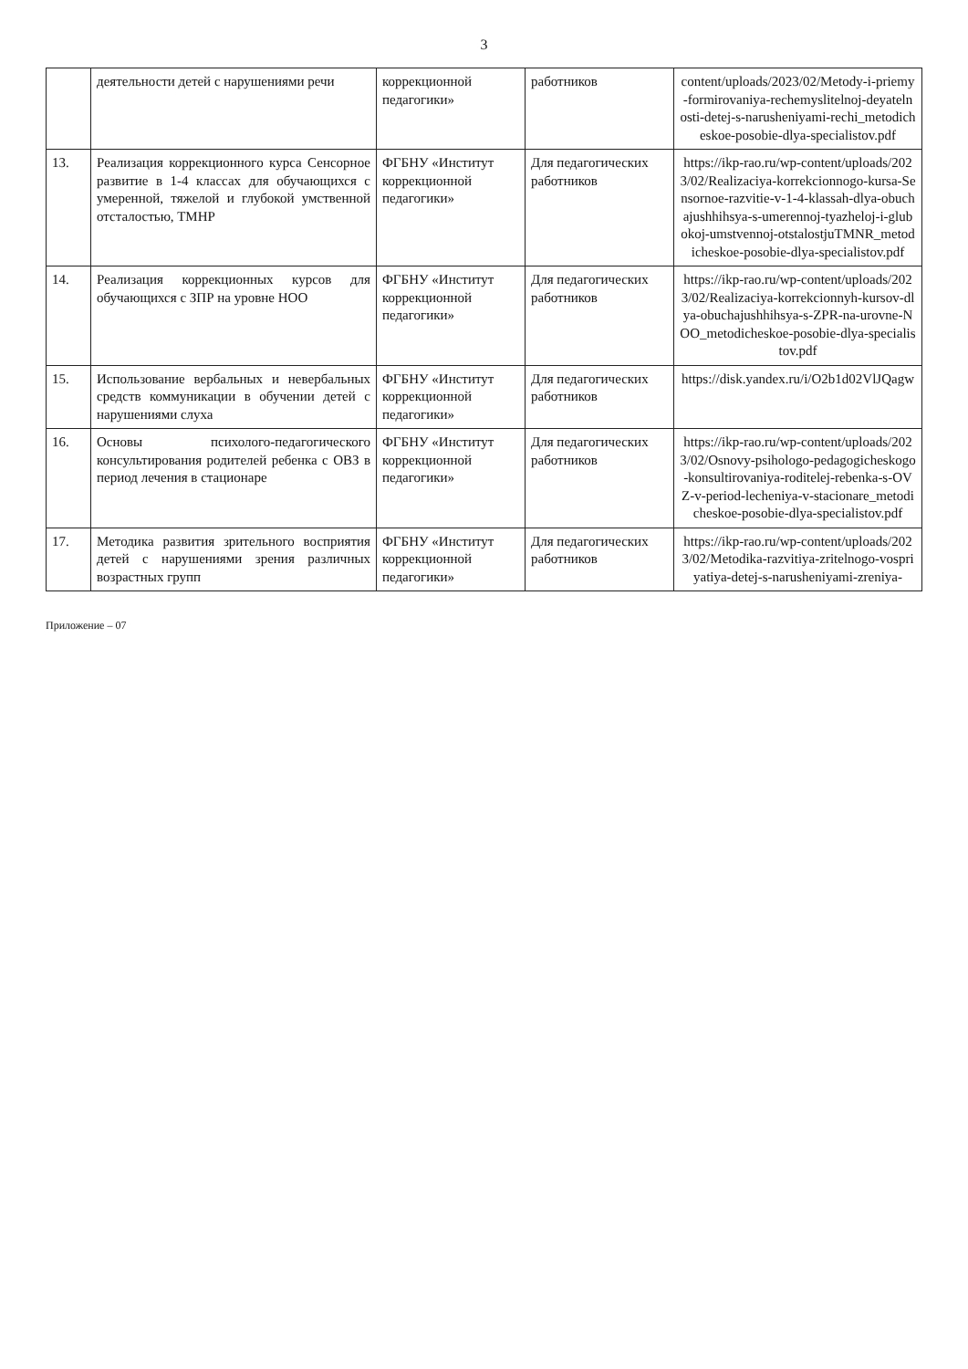3
| | деятельности детей с нарушениями речи | коррекционной педагогики» | работников | content/uploads/2023/02/Metody-i-priemy-formirovaniya-rechemyslitelnoj-deyatelnosti-detej-s-narusheniyami-rechi_metodicheskoe-posobie-dlya-specialistov.pdf |
| 13. | Реализация коррекционного курса Сенсорное развитие в 1-4 классах для обучающихся с умеренной, тяжелой и глубокой умственной отсталостью, ТМНР | ФГБНУ «Институт коррекционной педагогики» | Для педагогических работников | https://ikp-rao.ru/wp-content/uploads/2023/02/Realizaciya-korrekcionnogo-kursa-Sensornoe-razvitie-v-1-4-klassah-dlya-obuchajushhihsya-s-umerennoj-tyazheloj-i-glubokoj-umstvennoj-otstalostjuTMNR_metodicheskoe-posobie-dlya-specialistov.pdf |
| 14. | Реализация коррекционных курсов для обучающихся с ЗПР на уровне НОО | ФГБНУ «Институт коррекционной педагогики» | Для педагогических работников | https://ikp-rao.ru/wp-content/uploads/2023/02/Realizaciya-korrekcionnyh-kursov-dlya-obuchajushhihsya-s-ZPR-na-urovne-NOO_metodicheskoe-posobie-dlya-specialistov.pdf |
| 15. | Использование вербальных и невербальных средств коммуникации в обучении детей с нарушениями слуха | ФГБНУ «Институт коррекционной педагогики» | Для педагогических работников | https://disk.yandex.ru/i/O2b1d02VlJQagw |
| 16. | Основы психолого-педагогического консультирования родителей ребенка с ОВЗ в период лечения в стационаре | ФГБНУ «Институт коррекционной педагогики» | Для педагогических работников | https://ikp-rao.ru/wp-content/uploads/2023/02/Osnovy-psihologo-pedagogicheskogo-konsultirovaniya-roditelej-rebenka-s-OVZ-v-period-lecheniya-v-stacionare_metodicheskoe-posobie-dlya-specialistov.pdf |
| 17. | Методика развития зрительного восприятия детей с нарушениями зрения различных возрастных групп | ФГБНУ «Институт коррекционной педагогики» | Для педагогических работников | https://ikp-rao.ru/wp-content/uploads/2023/02/Metodika-razvitiya-zritelnogo-vospriyatiya-detej-s-narusheniyami-zreniya- |
Приложение – 07